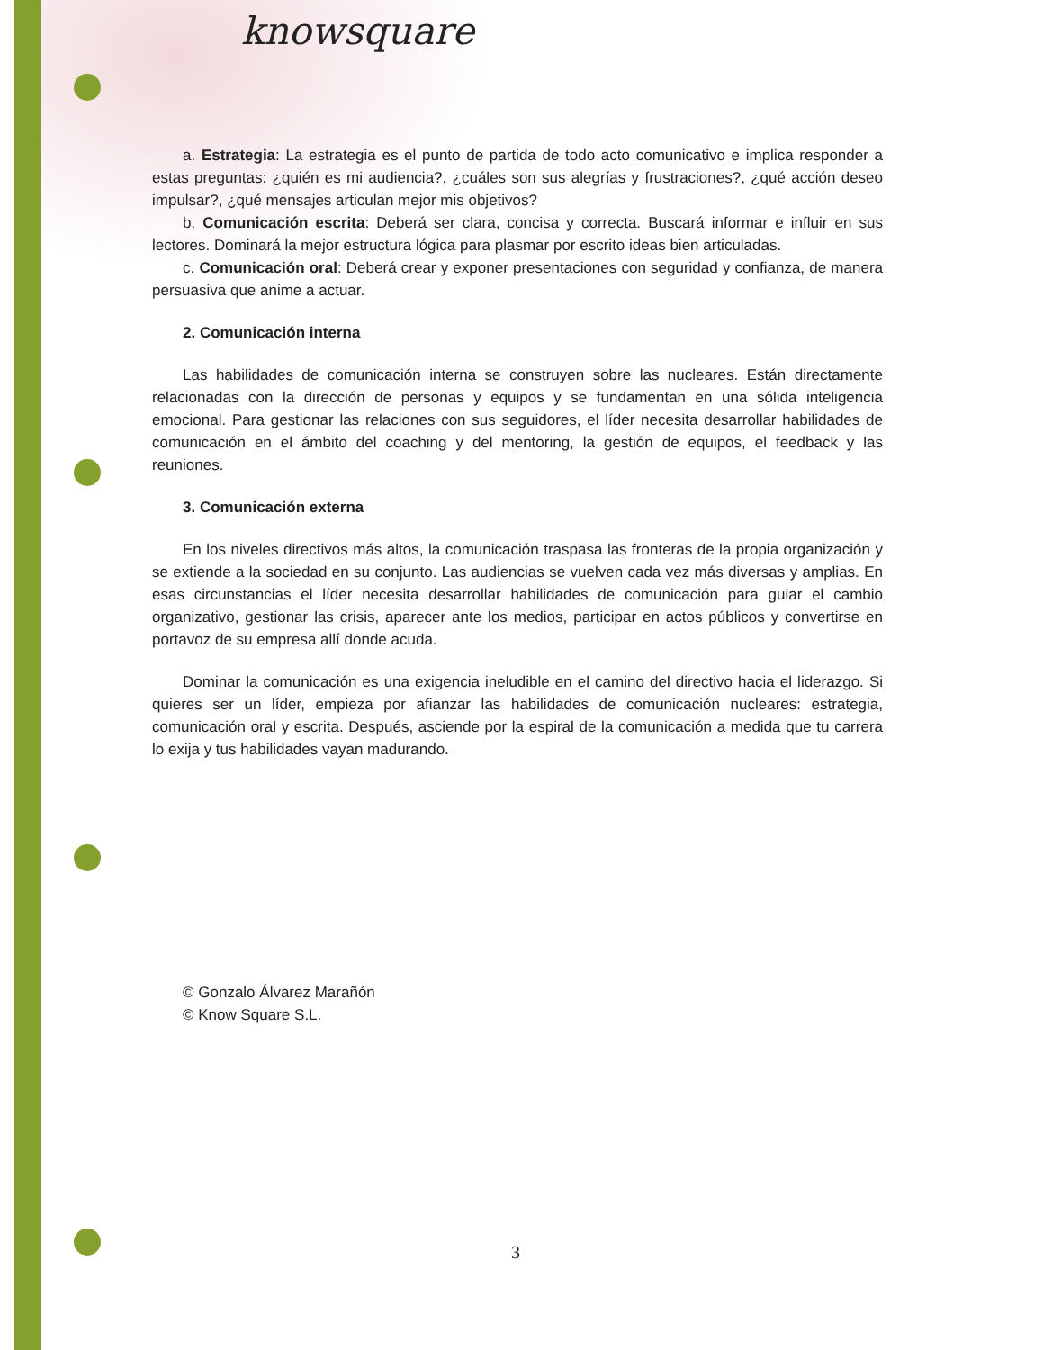knowsquare
a. Estrategia: La estrategia es el punto de partida de todo acto comunicativo e implica responder a estas preguntas: ¿quién es mi audiencia?, ¿cuáles son sus alegrías y frustraciones?, ¿qué acción deseo impulsar?, ¿qué mensajes articulan mejor mis objetivos?
b. Comunicación escrita: Deberá ser clara, concisa y correcta. Buscará informar e influir en sus lectores. Dominará la mejor estructura lógica para plasmar por escrito ideas bien articuladas.
c. Comunicación oral: Deberá crear y exponer presentaciones con seguridad y confianza, de manera persuasiva que anime a actuar.
2. Comunicación interna
Las habilidades de comunicación interna se construyen sobre las nucleares. Están directamente relacionadas con la dirección de personas y equipos y se fundamentan en una sólida inteligencia emocional. Para gestionar las relaciones con sus seguidores, el líder necesita desarrollar habilidades de comunicación en el ámbito del coaching y del mentoring, la gestión de equipos, el feedback y las reuniones.
3. Comunicación externa
En los niveles directivos más altos, la comunicación traspasa las fronteras de la propia organización y se extiende a la sociedad en su conjunto. Las audiencias se vuelven cada vez más diversas y amplias. En esas circunstancias el líder necesita desarrollar habilidades de comunicación para guiar el cambio organizativo, gestionar las crisis, aparecer ante los medios, participar en actos públicos y convertirse en portavoz de su empresa allí donde acuda.
Dominar la comunicación es una exigencia ineludible en el camino del directivo hacia el liderazgo. Si quieres ser un líder, empieza por afianzar las habilidades de comunicación nucleares: estrategia, comunicación oral y escrita. Después, asciende por la espiral de la comunicación a medida que tu carrera lo exija y tus habilidades vayan madurando.
© Gonzalo Álvarez Marañón
© Know Square S.L.
3